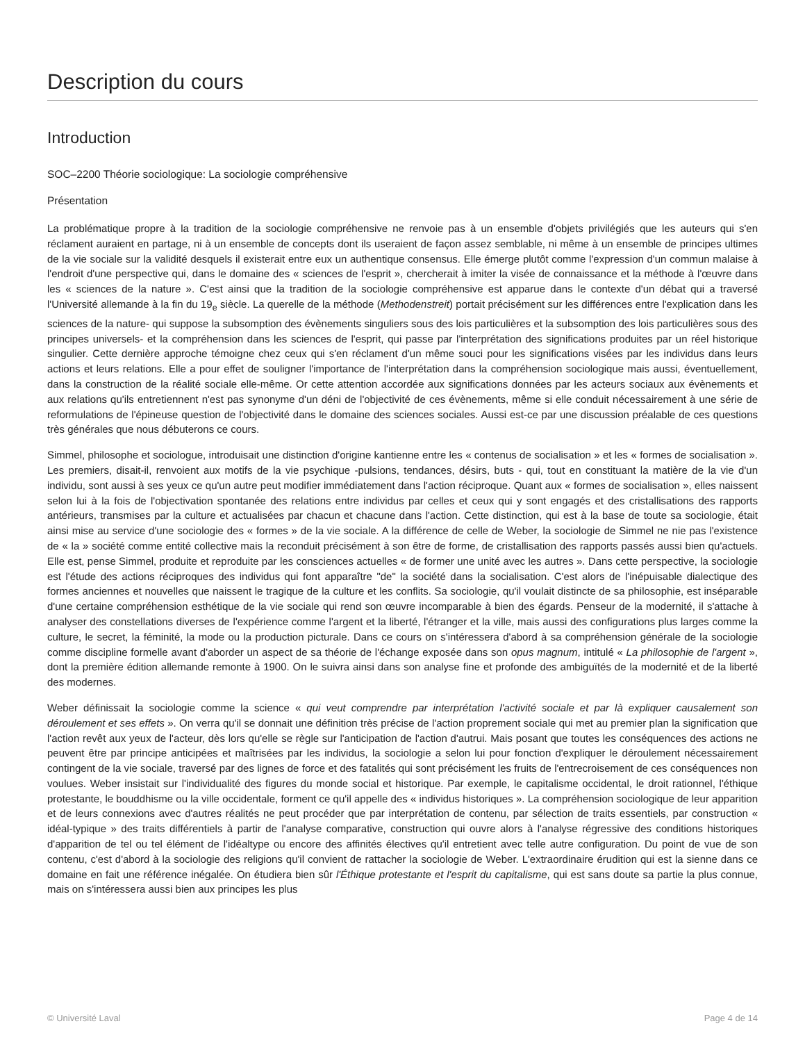Description du cours
Introduction
SOC–2200 Théorie sociologique: La sociologie compréhensive
Présentation
La problématique propre à la tradition de la sociologie compréhensive ne renvoie pas à un ensemble d'objets privilégiés que les auteurs qui s'en réclament auraient en partage, ni à un ensemble de concepts dont ils useraient de façon assez semblable, ni même à un ensemble de principes ultimes de la vie sociale sur la validité desquels il existerait entre eux un authentique consensus. Elle émerge plutôt comme l'expression d'un commun malaise à l'endroit d'une perspective qui, dans le domaine des « sciences de l'esprit », chercherait à imiter la visée de connaissance et la méthode à l'œuvre dans les « sciences de la nature ». C'est ainsi que la tradition de la sociologie compréhensive est apparue dans le contexte d'un débat qui a traversé l'Université allemande à la fin du 19<sub>e</sub> siècle. La querelle de la méthode (Methodenstreit) portait précisément sur les différences entre l'explication dans les sciences de la nature- qui suppose la subsomption des évènements singuliers sous des lois particulières et la subsomption des lois particulières sous des principes universels- et la compréhension dans les sciences de l'esprit, qui passe par l'interprétation des significations produites par un réel historique singulier. Cette dernière approche témoigne chez ceux qui s'en réclament d'un même souci pour les significations visées par les individus dans leurs actions et leurs relations. Elle a pour effet de souligner l'importance de l'interprétation dans la compréhension sociologique mais aussi, éventuellement, dans la construction de la réalité sociale elle-même. Or cette attention accordée aux significations données par les acteurs sociaux aux évènements et aux relations qu'ils entretiennent n'est pas synonyme d'un déni de l'objectivité de ces évènements, même si elle conduit nécessairement à une série de reformulations de l'épineuse question de l'objectivité dans le domaine des sciences sociales. Aussi est-ce par une discussion préalable de ces questions très générales que nous débuterons ce cours.
Simmel, philosophe et sociologue, introduisait une distinction d'origine kantienne entre les « contenus de socialisation » et les « formes de socialisation ». Les premiers, disait-il, renvoient aux motifs de la vie psychique -pulsions, tendances, désirs, buts - qui, tout en constituant la matière de la vie d'un individu, sont aussi à ses yeux ce qu'un autre peut modifier immédiatement dans l'action réciproque. Quant aux « formes de socialisation », elles naissent selon lui à la fois de l'objectivation spontanée des relations entre individus par celles et ceux qui y sont engagés et des cristallisations des rapports antérieurs, transmises par la culture et actualisées par chacun et chacune dans l'action. Cette distinction, qui est à la base de toute sa sociologie, était ainsi mise au service d'une sociologie des « formes » de la vie sociale. A la différence de celle de Weber, la sociologie de Simmel ne nie pas l'existence de « la » société comme entité collective mais la reconduit précisément à son être de forme, de cristallisation des rapports passés aussi bien qu'actuels. Elle est, pense Simmel, produite et reproduite par les consciences actuelles « de former une unité avec les autres ». Dans cette perspective, la sociologie est l'étude des actions réciproques des individus qui font apparaître "de" la société dans la socialisation. C'est alors de l'inépuisable dialectique des formes anciennes et nouvelles que naissent le tragique de la culture et les conflits. Sa sociologie, qu'il voulait distincte de sa philosophie, est inséparable d'une certaine compréhension esthétique de la vie sociale qui rend son œuvre incomparable à bien des égards. Penseur de la modernité, il s'attache à analyser des constellations diverses de l'expérience comme l'argent et la liberté, l'étranger et la ville, mais aussi des configurations plus larges comme la culture, le secret, la féminité, la mode ou la production picturale. Dans ce cours on s'intéressera d'abord à sa compréhension générale de la sociologie comme discipline formelle avant d'aborder un aspect de sa théorie de l'échange exposée dans son opus magnum, intitulé « La philosophie de l'argent », dont la première édition allemande remonte à 1900. On le suivra ainsi dans son analyse fine et profonde des ambiguïtés de la modernité et de la liberté des modernes.
Weber définissait la sociologie comme la science « qui veut comprendre par interprétation l'activité sociale et par là expliquer causalement son déroulement et ses effets ». On verra qu'il se donnait une définition très précise de l'action proprement sociale qui met au premier plan la signification que l'action revêt aux yeux de l'acteur, dès lors qu'elle se règle sur l'anticipation de l'action d'autrui. Mais posant que toutes les conséquences des actions ne peuvent être par principe anticipées et maîtrisées par les individus, la sociologie a selon lui pour fonction d'expliquer le déroulement nécessairement contingent de la vie sociale, traversé par des lignes de force et des fatalités qui sont précisément les fruits de l'entrecroisement de ces conséquences non voulues. Weber insistait sur l'individualité des figures du monde social et historique. Par exemple, le capitalisme occidental, le droit rationnel, l'éthique protestante, le bouddhisme ou la ville occidentale, forment ce qu'il appelle des « individus historiques ». La compréhension sociologique de leur apparition et de leurs connexions avec d'autres réalités ne peut procéder que par interprétation de contenu, par sélection de traits essentiels, par construction « idéal-typique » des traits différentiels à partir de l'analyse comparative, construction qui ouvre alors à l'analyse régressive des conditions historiques d'apparition de tel ou tel élément de l'idéaltype ou encore des affinités électives qu'il entretient avec telle autre configuration. Du point de vue de son contenu, c'est d'abord à la sociologie des religions qu'il convient de rattacher la sociologie de Weber. L'extraordinaire érudition qui est la sienne dans ce domaine en fait une référence inégalée. On étudiera bien sûr l'Éthique protestante et l'esprit du capitalisme, qui est sans doute sa partie la plus connue, mais on s'intéressera aussi bien aux principes les plus
© Université Laval Page 4 de 14